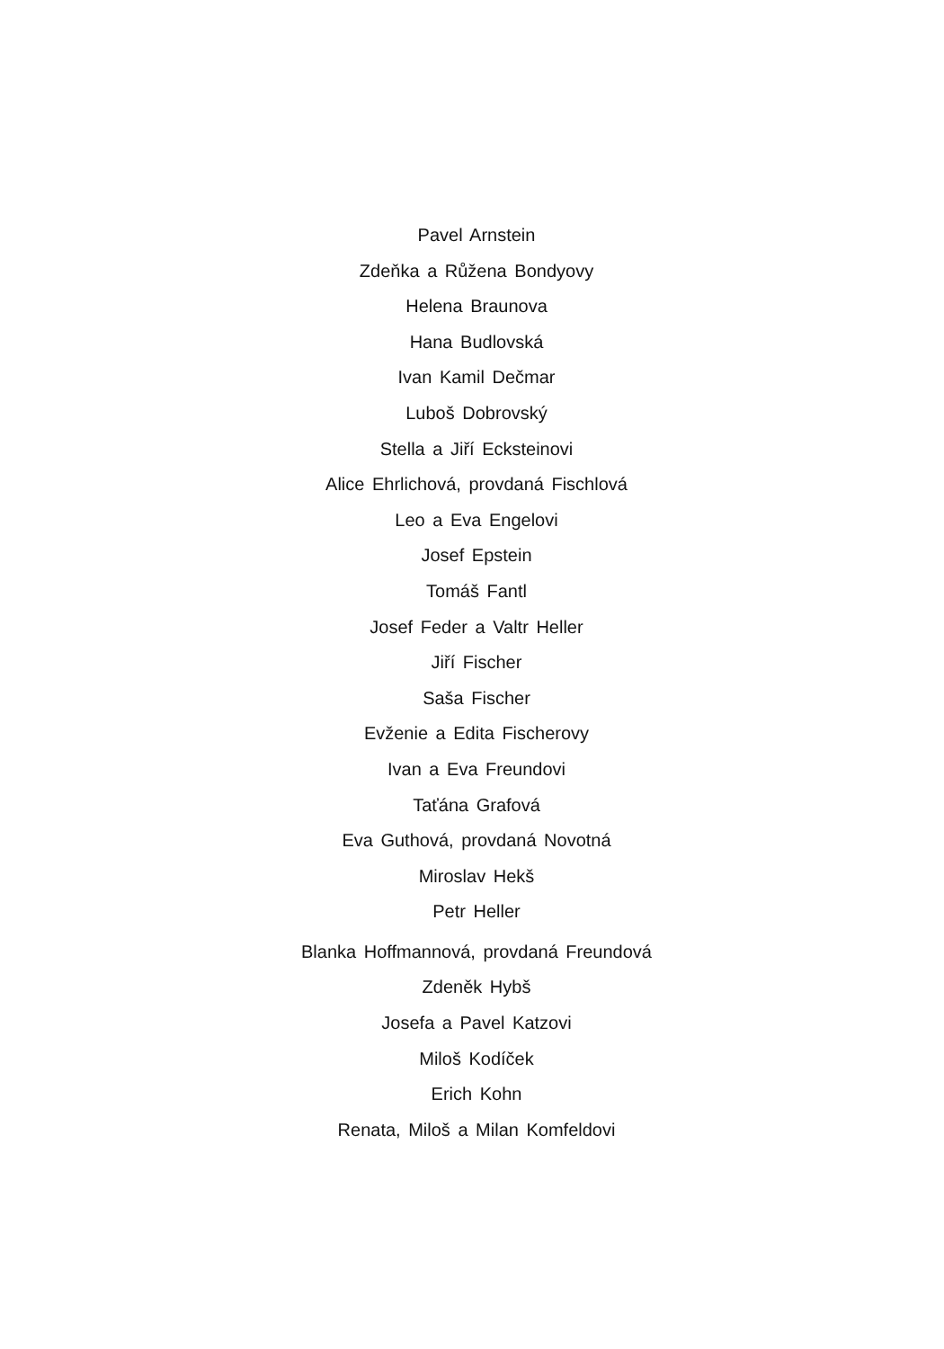Pavel Arnstein
Zdeňka a Růžena Bondyovy
Helena Braunova
Hana Budlovská
Ivan Kamil Dečmar
Luboš Dobrovský
Stella a Jiří Ecksteinovi
Alice Ehrlichová, provdaná Fischlová
Leo a Eva Engelovi
Josef Epstein
Tomáš Fantl
Josef Feder a Valtr Heller
Jiří Fischer
Saša Fischer
Evženie a Edita Fischerovy
Ivan a Eva Freundovi
Taťána Grafová
Eva Guthová, provdaná Novotná
Miroslav Hekš
Petr Heller
Blanka Hoffmannová, provdaná Freundová
Zdeněk Hybš
Josefa a Pavel Katzovi
Miloš Kodíček
Erich Kohn
Renata, Miloš a Milan Komfeldovi